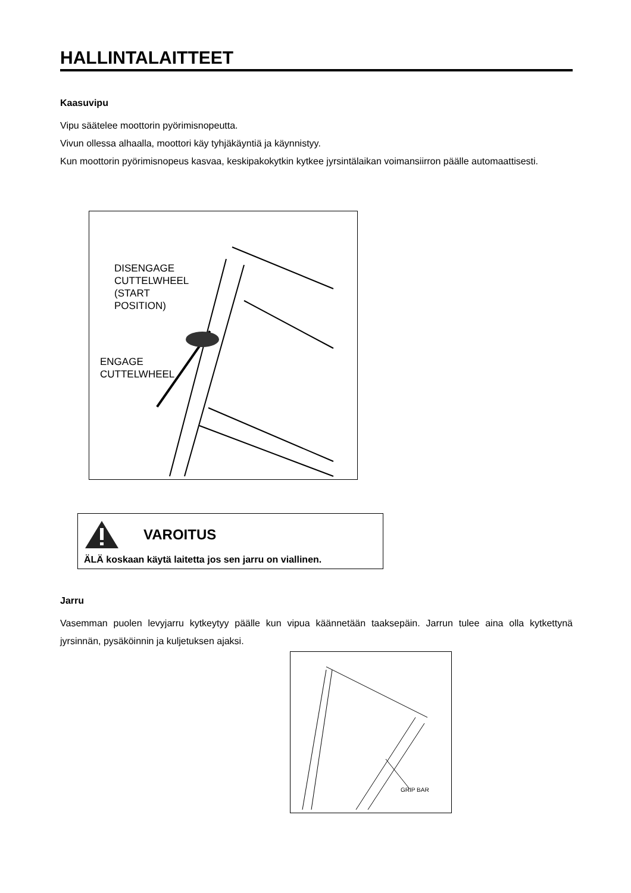HALLINTALAITTEET
Kaasuvipu
Vipu säätelee moottorin pyörimisnopeutta.
Vivun ollessa alhaalla, moottori käy tyhjäkäyntiä ja käynnistyy.
Kun moottorin pyörimisnopeus kasvaa, keskipakokytkin kytkee jyrsintälaikan voimansiirron päälle automaattisesti.
DISENGAGE
CUTTELWHEEL
(START
POSITION)
ENGAGE
CUTTELWHEEL
VAROITUS
ÄLÄ koskaan käytä laitetta jos sen jarru on viallinen.
Jarru
Vasemman puolen levyjarru kytkeytyy päälle kun vipua käännetään taaksepäin. Jarrun tulee aina olla kytkettynä jyrsinnän, pysäköinnin ja kuljetuksen ajaksi.
GRIP BAR